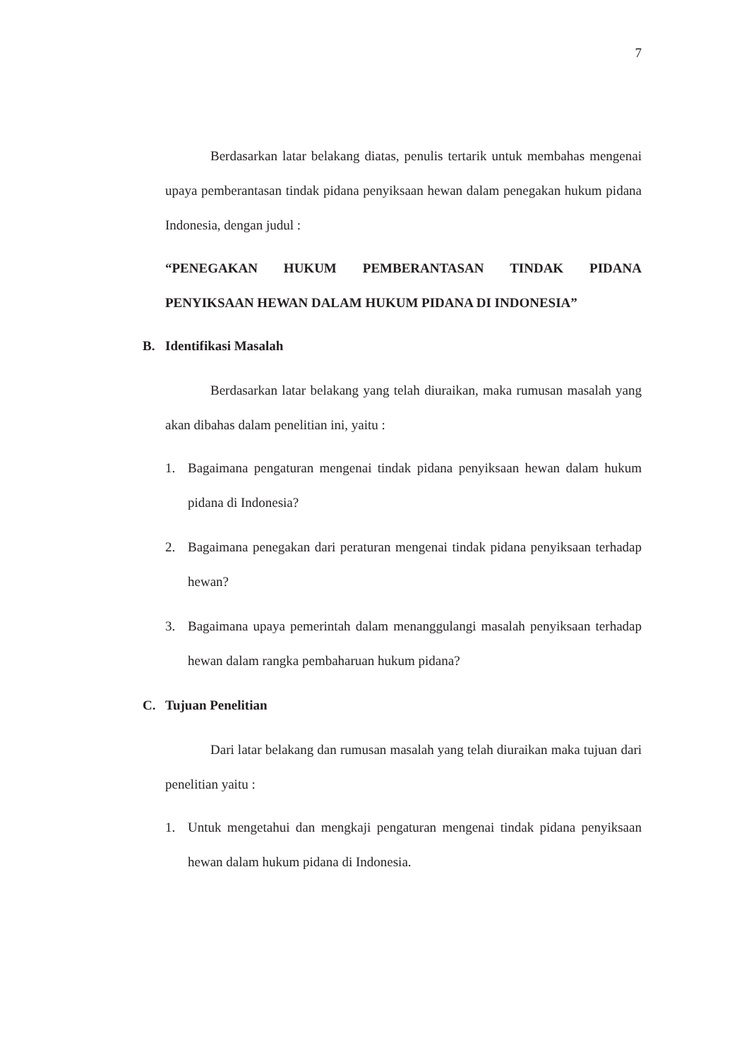7
Berdasarkan latar belakang diatas, penulis tertarik untuk membahas mengenai upaya pemberantasan tindak pidana penyiksaan hewan dalam penegakan hukum pidana Indonesia, dengan judul :
“PENEGAKAN HUKUM PEMBERANTASAN TINDAK PIDANA PENYIKSAAN HEWAN DALAM HUKUM PIDANA DI INDONESIA”
B. Identifikasi Masalah
Berdasarkan latar belakang yang telah diuraikan, maka rumusan masalah yang akan dibahas dalam penelitian ini, yaitu :
1. Bagaimana pengaturan mengenai tindak pidana penyiksaan hewan dalam hukum pidana di Indonesia?
2. Bagaimana penegakan dari peraturan mengenai tindak pidana penyiksaan terhadap hewan?
3. Bagaimana upaya pemerintah dalam menanggulangi masalah penyiksaan terhadap hewan dalam rangka pembaharuan hukum pidana?
C. Tujuan Penelitian
Dari latar belakang dan rumusan masalah yang telah diuraikan maka tujuan dari penelitian yaitu :
1. Untuk mengetahui dan mengkaji pengaturan mengenai tindak pidana penyiksaan hewan dalam hukum pidana di Indonesia.